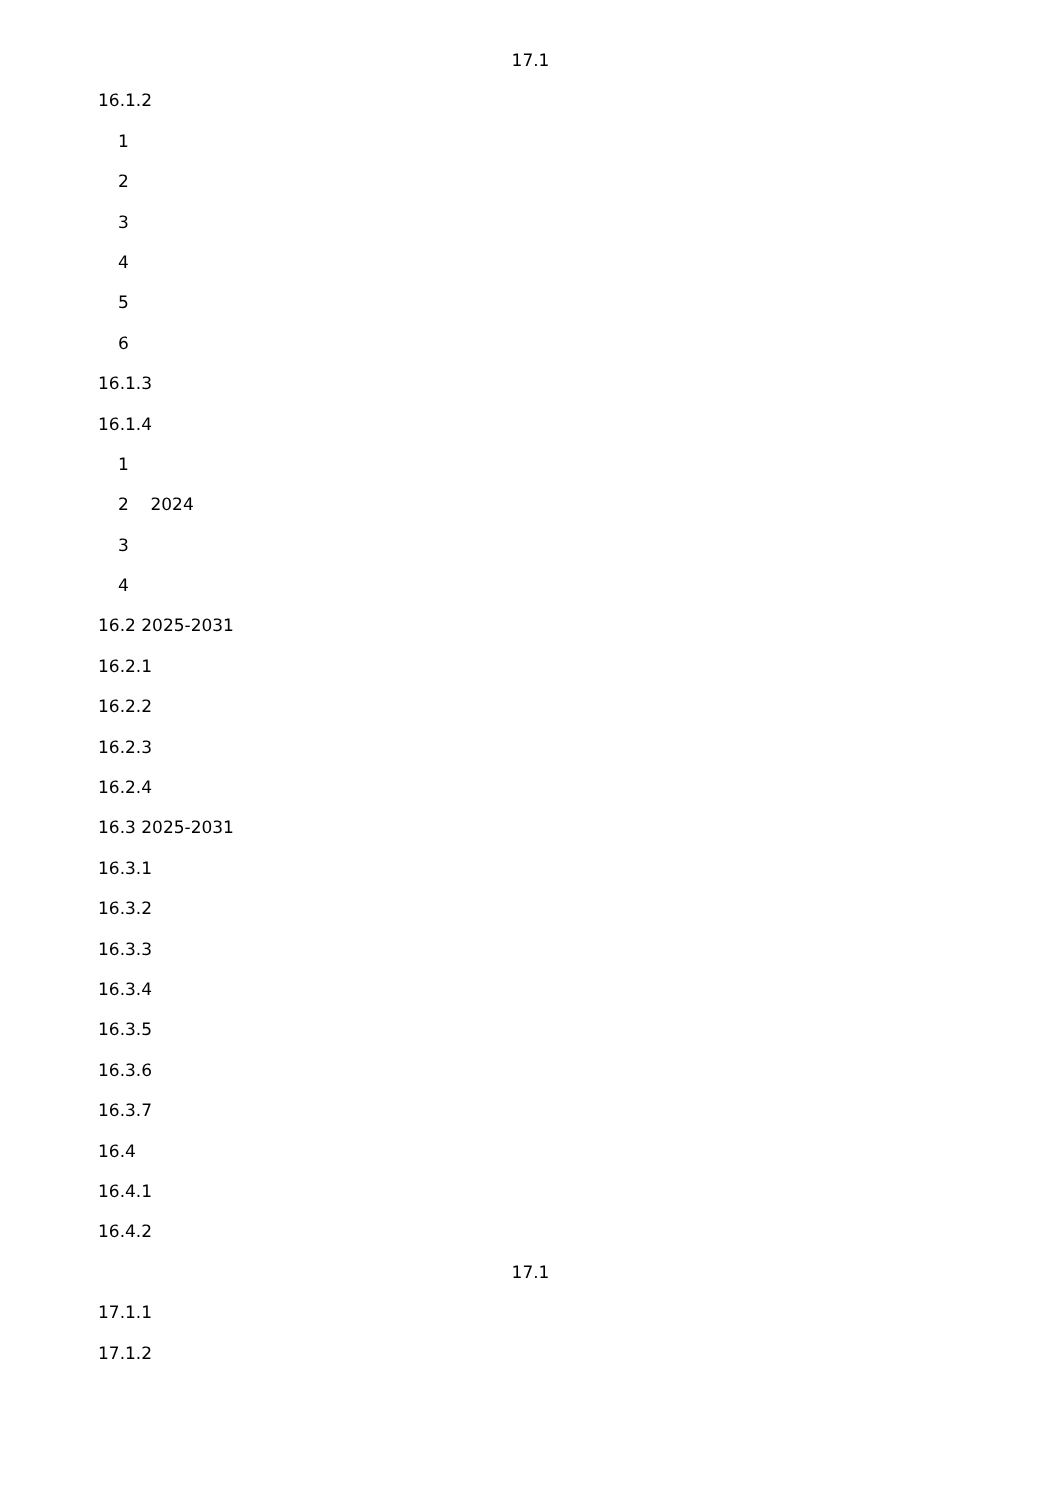17.1
16.1.2
1
2
3
4
5
6
16.1.3
16.1.4
1
2 2024
3
4
16.2 2025-2031
16.2.1
16.2.2
16.2.3
16.2.4
16.3 2025-2031
16.3.1
16.3.2
16.3.3
16.3.4
16.3.5
16.3.6
16.3.7
16.4
16.4.1
16.4.2
17.1
17.1.1
17.1.2